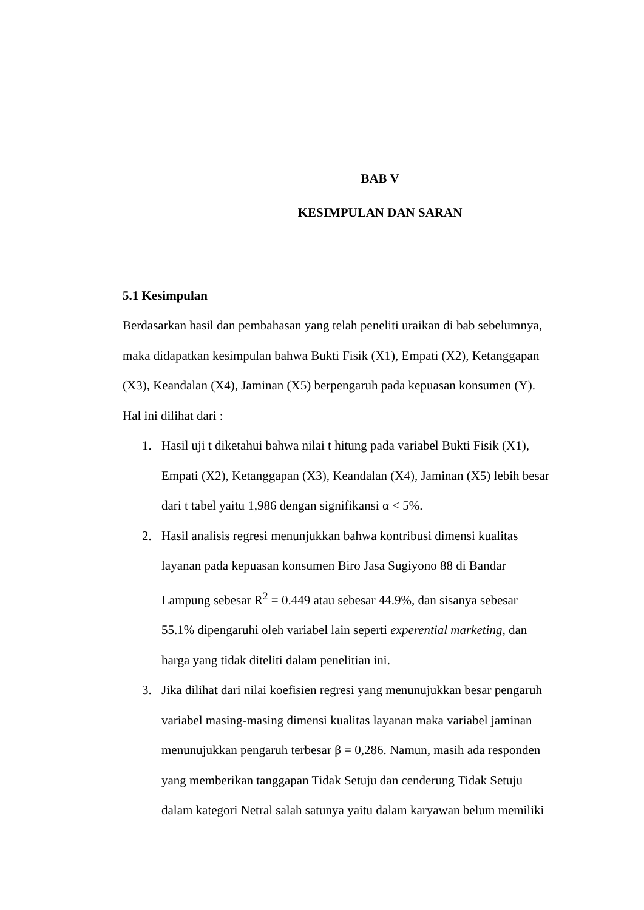BAB V
KESIMPULAN DAN SARAN
5.1 Kesimpulan
Berdasarkan hasil dan pembahasan yang telah peneliti uraikan di bab sebelumnya, maka didapatkan kesimpulan bahwa Bukti Fisik (X1), Empati (X2), Ketanggapan (X3), Keandalan (X4), Jaminan (X5) berpengaruh pada kepuasan konsumen (Y). Hal ini dilihat dari :
1. Hasil uji t diketahui bahwa nilai t hitung pada variabel Bukti Fisik (X1), Empati (X2), Ketanggapan (X3), Keandalan (X4), Jaminan (X5) lebih besar dari t tabel yaitu 1,986 dengan signifikansi α < 5%.
2. Hasil analisis regresi menunjukkan bahwa kontribusi dimensi kualitas layanan pada kepuasan konsumen Biro Jasa Sugiyono 88 di Bandar Lampung sebesar R<sup>2</sup> = 0.449 atau sebesar 44.9%, dan sisanya sebesar 55.1% dipengaruhi oleh variabel lain seperti experential marketing, dan harga yang tidak diteliti dalam penelitian ini.
3. Jika dilihat dari nilai koefisien regresi yang menunujukkan besar pengaruh variabel masing-masing dimensi kualitas layanan maka variabel jaminan menunujukkan pengaruh terbesar β = 0,286. Namun, masih ada responden yang memberikan tanggapan Tidak Setuju dan cenderung Tidak Setuju dalam kategori Netral salah satunya yaitu dalam karyawan belum memiliki